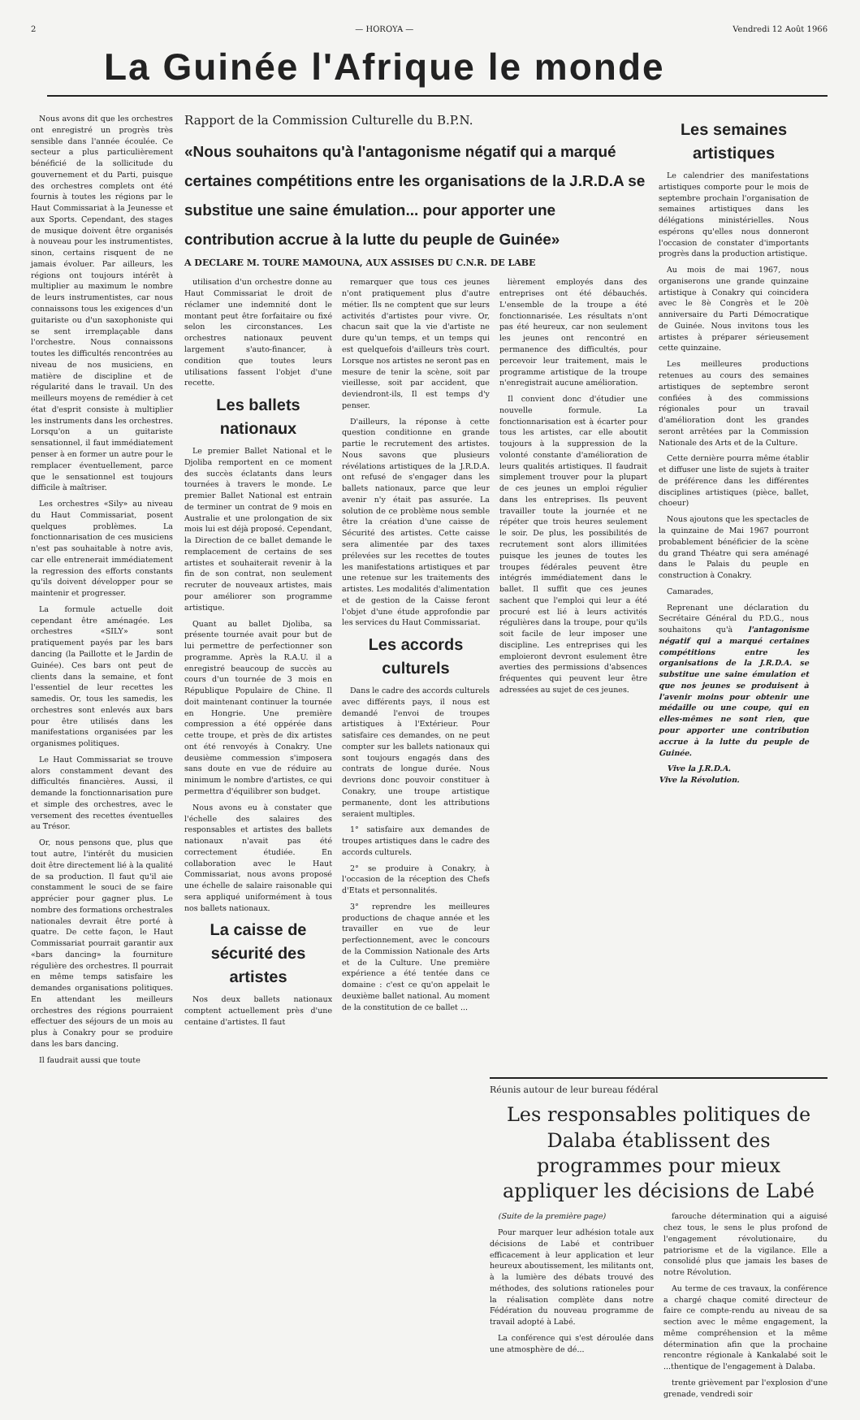2 — HOROYA — Vendredi 12 Août 1966
La Guinée l'Afrique le monde
Nous avons dit que les orchestres ont enregistré un progrès très sensible dans l'année écoulée. Ce secteur a plus particulièrement bénéficié de la sollicitude du gouvernement et du Parti, puisque des orchestres complets ont été fournis à toutes les régions par le Haut Commissariat à la Jeunesse et aux Sports. Cependant, des stages de musique doivent être organisés à nouveau pour les instrumentistes, sinon, certains risquent de ne jamais évoluer. Par ailleurs, les régions ont toujours intérêt à multiplier au maximum le nombre de leurs instrumentistes, car nous connaissons tous les exigences d'un guitariste ou d'un saxophoniste qui se sent irremplaçable dans l'orchestre. Nous connaissons toutes les difficultés rencontrées au niveau de nos musiciens, en matière de discipline et de régularité dans le travail. Un des meilleurs moyens de remédier à cet état d'esprit consiste à multiplier les instruments dans les orchestres. Lorsqu'on a un guitariste sensationnel, il faut immédiatement penser à en former un autre pour le remplacer éventuellement, parce que le sensationnel est toujours difficile à maîtriser.
Les orchestres «Sily» au niveau du Haut Commissariat, posent quelques problèmes. La fonctionnarisation de ces musiciens n'est pas souhaitable à notre avis, car elle entrenerait immédiatement la regression des efforts constants qu'ils doivent développer pour se maintenir et progresser.
La formule actuelle doit cependant être aménagée. Les orchestres «SILY» sont pratiquement payés par les bars dancing (la Paillotte et le Jardin de Guinée). Ces bars ont peut de clients dans la semaine, et font l'essentiel de leur recettes les samedis. Or, tous les samedis, les orchestres sont enlevés aux bars pour être utilisés dans les manifestations organisées par les organismes politiques.
Le Haut Commissariat se trouve alors constamment devant des difficultés financières. Aussi, il demande la fonctionnarisation pure et simple des orchestres, avec le versement des recettes éventuelles au Trésor.
Or, nous pensons que, plus que tout autre, l'intérêt du musicien doit être directement lié à la qualité de sa production. Il faut qu'il aie constamment le souci de se faire apprécier pour gagner plus. Le nombre des formations orchestrales nationales devrait être porté à quatre. De cette façon, le Haut Commissariat pourrait garantir aux «bars dancing» la fourniture régulière des orchestres. Il pourrait en même temps satisfaire les demandes organisations politiques. En attendant les meilleurs orchestres des régions pourraient effectuer des séjours de un mois au plus à Conakry pour se produire dans les bars dancing.
Il faudrait aussi que toute
Rapport de la Commission Culturelle du B.P.N.
«Nous souhaitons qu'à l'antagonisme négatif qui a marqué certaines compétitions entre les organisations de la J.R.D.A se substitue une saine émulation... pour apporter une contribution accrue à la lutte du peuple de Guinée»
A DECLARE M. TOURE MAMOUNA, AUX ASSISES DU C.N.R. DE LABE
utilisation d'un orchestre donne au Haut Commissariat le droit de réclamer une indemnité dont le montant peut être forfaitaire ou fixé selon les circonstances. Les orchestres nationaux peuvent largement s'auto-financer, à condition que toutes leurs utilisations fassent l'objet d'une recette.
Les ballets nationaux
Le premier Ballet National et le Djoliba remportent en ce moment des succès éclatants dans leurs tournées à travers le monde. Le premier Ballet National est entrain de terminer un contrat de 9 mois en Australie et une prolongation de six mois lui est déjà proposé. Cependant, la Direction de ce ballet demande le remplacement de certains de ses artistes et souhaiterait revenir à la fin de son contrat, non seulement recruter de nouveaux artistes, mais pour améliorer son programme artistique.
Quant au ballet Djoliba, sa présente tournée avait pour but de lui permettre de perfectionner son programme. Après la R.A.U. il a enregistré beaucoup de succès au cours d'un tournée de 3 mois en République Populaire de Chine. Il doit maintenant continuer la tournée en Hongrie. Une première compression a été oppérée dans cette troupe, et près de dix artistes ont été renvoyés à Conakry. Une deusième commession s'imposera sans doute en vue de réduire au minimum le nombre d'artistes, ce qui permettra d'équilibrer son budget.
Nous avons eu à constater que l'échelle des salaires des responsables et artistes des ballets nationaux n'avait pas été correctement étudiée. En collaboration avec le Haut Commissariat, nous avons proposé une échelle de salaire raisonable qui sera appliqué uniformément à tous nos ballets nationaux.
La caisse de sécurité des artistes
Nos deux ballets nationaux comptent actuellement près d'une centaine d'artistes. Il faut
remarquer que tous ces jeunes n'ont pratiquement plus d'autre métier. Ils ne comptent que sur leurs activités d'artistes pour vivre. Or, chacun sait que la vie d'artiste ne dure qu'un temps, et un temps qui est quelquefois d'ailleurs très court. Lorsque nos artistes ne seront pas en mesure de tenir la scène, soit par vieillesse, soit par accident, que deviendront-ils, Il est temps d'y penser.
D'ailleurs, la réponse à cette question conditionne en grande partie le recrutement des artistes. Nous savons que plusieurs révélations artistiques de la J.R.D.A. ont refusé de s'engager dans les ballets nationaux, parce que leur avenir n'y était pas assurée. La solution de ce problème nous semble être la création d'une caisse de Sécurité des artistes. Cette caisse sera alimentée par des taxes prélevées sur les recettes de toutes les manifestations artistiques et par une retenue sur les traitements des artistes. Les modalités d'alimentation et de gestion de la Caisse feront l'objet d'une étude approfondie par les services du Haut Commissariat.
Les accords culturels
Dans le cadre des accords culturels avec différents pays, il nous est demandé l'envoi de troupes artistiques à l'Extérieur. Pour satisfaire ces demandes, on ne peut compter sur les ballets nationaux qui sont toujours engagés dans des contrats de longue durée. Nous devrions donc pouvoir constituer à Conakry, une troupe artistique permanente, dont les attributions seraient multiples.
1° satisfaire aux demandes de troupes artistiques dans le cadre des accords culturels.
2° se produire à Conakry, à l'occasion de la réception des Chefs d'Etats et personnalités.
3° reprendre les meilleures productions de chaque année et les travailler en vue de leur perfectionnement, avec le concours de la Commission Nationale des Arts et de la Culture. Une première expérience a été tentée dans ce domaine : c'est ce qu'on appelait le deuxième ballet national. Au moment de la constitution de ce ballet ...
lièrement employés dans des entreprises ont été débauchés. L'ensemble de la troupe a été fonctionnarisée. Les résultats n'ont pas été heureux, car non seulement les jeunes ont rencontré en permanence des difficultés, pour percevoir leur traitement, mais le programme artistique de la troupe n'enregistrait aucune amélioration.
Il convient donc d'étudier une nouvelle formule. La fonctionnarisation est à écarter pour tous les artistes, car elle aboutit toujours à la suppression de la volonté constante d'amélioration de leurs qualités artistiques. Il faudrait simplement trouver pour la plupart de ces jeunes un emploi régulier dans les entreprises. Ils peuvent travailler toute la journée et ne répéter que trois heures seulement le soir. De plus, les possibilités de recrutement sont alors illimitées puisque les jeunes de toutes les troupes fédérales peuvent être intégrés immédiatement dans le ballet. Il suffit que ces jeunes sachent que l'emploi qui leur a été procuré est lié à leurs activités régulières dans la troupe, pour qu'ils soit facile de leur imposer une discipline. Les entreprises qui les emploieront devront esulement être averties des permissions d'absences fréquentes qui peuvent leur être adressées au sujet de ces jeunes.
Les semaines artistiques
Le calendrier des manifestations artistiques comporte pour le mois de septembre prochain l'organisation de semaines artistiques dans les délégations ministérielles. Nous espérons qu'elles nous donneront l'occasion de constater d'importants progrès dans la production artistique.
Au mois de mai 1967, nous organiserons une grande quinzaine artistique à Conakry qui coincidera avec le 8è Congrès et le 20è anniversaire du Parti Démocratique de Guinée. Nous invitons tous les artistes à préparer sérieusement cette quinzaine.
Les meilleures productions retenues au cours des semaines artistiques de septembre seront confiées à des commissions régionales pour un travail d'amélioration dont les grandes seront arrêtées par la Commission Nationale des Arts et de la Culture.
Cette dernière pourra même établir et diffuser une liste de sujets à traiter de préférence dans les différentes disciplines artistiques (pièce, ballet, choeur)
Nous ajoutons que les spectacles de la quinzaine de Mai 1967 pourront probablement bénéficier de la scène du grand Théatre qui sera aménagé dans le Palais du peuple en construction à Conakry.
Camarades,
Reprenant une déclaration du Secrétaire Général du P.D.G., nous souhaitons qu'à l'antagonisme négatif qui a marqué certaines compétitions entre les organisations de la J.R.D.A. se substitue une saine émulation et que nos jeunes se produisent à l'avenir moins pour obtenir une médaille ou une coupe, qui en elles-mêmes ne sont rien, que pour apporter une contribution accrue à la lutte du peuple de Guinée.
Vive la J.R.D.A.
Vive la Révolution.
Réunis autour de leur bureau fédéral
Les responsables politiques de Dalaba établissent des programmes pour mieux appliquer les décisions de Labé
(Suite de la première page)
Pour marquer leur adhésion totale aux décisions de Labé et contribuer efficacement à leur application et leur heureux aboutissement, les militants ont, à la lumière des débats trouvé des méthodes, des solutions rationeles pour la réalisation complète dans notre Fédération du nouveau programme de travail adopté à Labé.
La conférence qui s'est déroulée dans une atmosphère de dé...
farouche détermination qui a aiguisé chez tous, le sens le plus profond de l'engagement révolutionaire, du patriorisme et de la vigilance. Elle a consolidé plus que jamais les bases de notre Révolution.
Au terme de ces travaux, la conférence a chargé chaque comité directeur de faire ce compte-rendu au niveau de sa section avec le même engagement, la même compréhension et la même détermination afin que la prochaine rencontre régionale à Kankalabé soit le ...thentique de l'engagement à Dalaba.
trente grièvement par l'explosion d'une grenade, vendredi soir